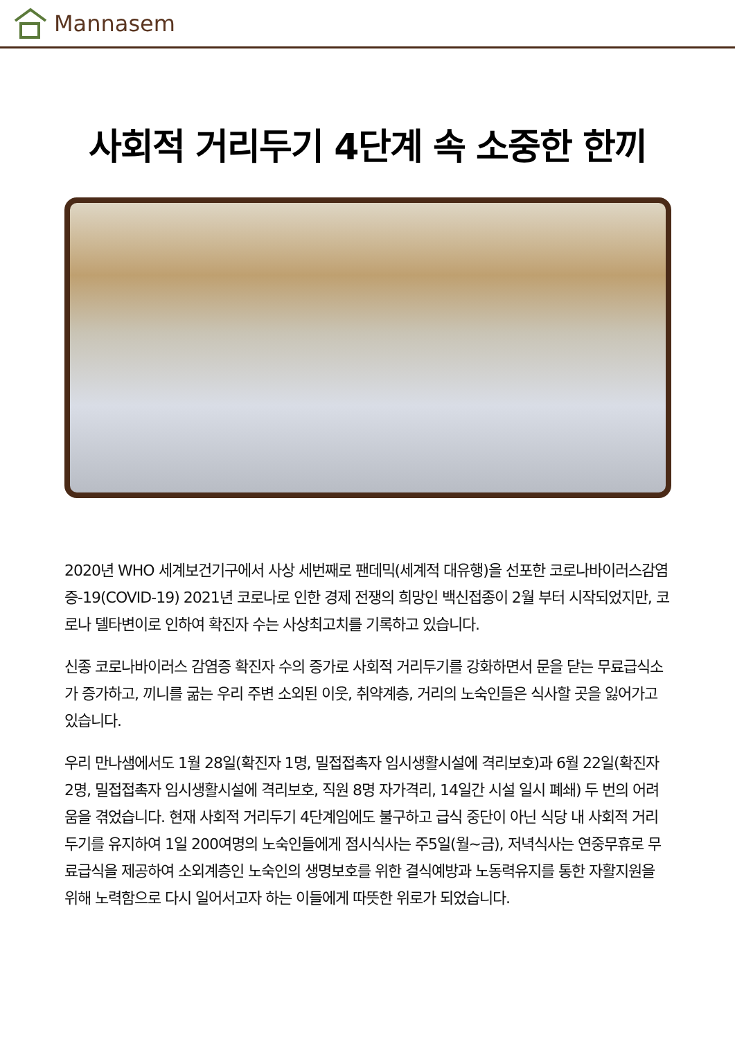Mannasem
사회적 거리두기 4단계 속 소중한 한끼
2020년 WHO 세계보건기구에서 사상 세번째로 팬데믹(세계적 대유행)을 선포한 코로나바이러스감염증-19(COVID-19) 2021년 코로나로 인한 경제 전쟁의 희망인 백신접종이 2월 부터 시작되었지만, 코로나 델타변이로 인하여 확진자 수는 사상최고치를 기록하고 있습니다.
신종 코로나바이러스 감염증 확진자 수의 증가로 사회적 거리두기를 강화하면서 문을 닫는 무료급식소가 증가하고, 끼니를 굶는 우리 주변 소외된 이웃, 취약계층, 거리의 노숙인들은 식사할 곳을 잃어가고 있습니다.
우리 만나샘에서도 1월 28일(확진자 1명, 밀접접촉자 임시생활시설에 격리보호)과 6월 22일(확진자 2명, 밀접접촉자 임시생활시설에 격리보호, 직원 8명 자가격리, 14일간 시설 일시 폐쇄) 두 번의 어려움을 겪었습니다. 현재 사회적 거리두기 4단계임에도 불구하고 급식 중단이 아닌 식당 내 사회적 거리두기를 유지하여 1일 200여명의 노숙인들에게 점시식사는 주5일(월~금), 저녁식사는 연중무휴로 무료급식을 제공하여 소외계층인 노숙인의 생명보호를 위한 결식예방과 노동력유지를 통한 자활지원을 위해 노력함으로 다시 일어서고자 하는 이들에게 따뜻한 위로가 되었습니다.